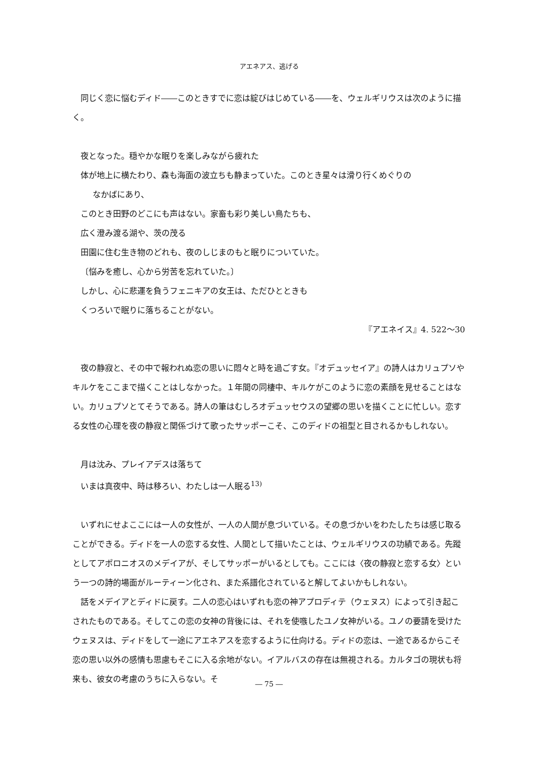アエネアス、逃げる
同じく恋に悩むディド――このときすでに恋は綻びはじめている――を、ウェルギリウスは次のように描く。
夜となった。穏やかな眠りを楽しみながら疲れた
体が地上に横たわり、森も海面の波立ちも静まっていた。このとき星々は滑り行くめぐりの
なかばにあり、
このとき田野のどこにも声はない。家畜も彩り美しい鳥たちも、
広く澄み渡る湖や、茨の茂る
田園に住む生き物のどれも、夜のしじまのもと眠りについていた。
〔悩みを癒し、心から労苦を忘れていた。〕
しかし、心に悲運を負うフェニキアの女王は、ただひとときも
くつろいで眠りに落ちることがない。
『アエネイス』4. 522〜30
夜の静寂と、その中で報われぬ恋の思いに悶々と時を過ごす女。『オデュッセイア』の詩人はカリュプソやキルケをここまで描くことはしなかった。１年間の同棲中、キルケがこのように恋の素顔を見せることはない。カリュプソとてそうである。詩人の筆はむしろオデュッセウスの望郷の思いを描くことに忙しい。恋する女性の心理を夜の静寂と関係づけて歌ったサッポーこそ、このディドの祖型と目されるかもしれない。
月は沈み、プレイアデスは落ちて
いまは真夜中、時は移ろい、わたしは一人眠る<sup>13)</sup>
いずれにせよここには一人の女性が、一人の人間が息づいている。その息づかいをわたしたちは感じ取ることができる。ディドを一人の恋する女性、人間として描いたことは、ウェルギリウスの功績である。先蹤としてアポロニオスのメデイアが、そしてサッポーがいるとしても。ここには〈夜の静寂と恋する女〉という一つの詩的場面がルーティーン化され、また系譜化されていると解してよいかもしれない。
話をメデイアとディドに戻す。二人の恋心はいずれも恋の神アプロディテ（ウェヌス）によって引き起こされたものである。そしてこの恋の女神の背後には、それを使嗾したユノ女神がいる。ユノの要請を受けたウェヌスは、ディドをして一途にアエネアスを恋するように仕向ける。ディドの恋は、一途であるからこそ恋の思い以外の感情も思慮もそこに入る余地がない。イアルバスの存在は無視される。カルタゴの現状も将来も、彼女の考慮のうちに入らない。そ
― 75 ―